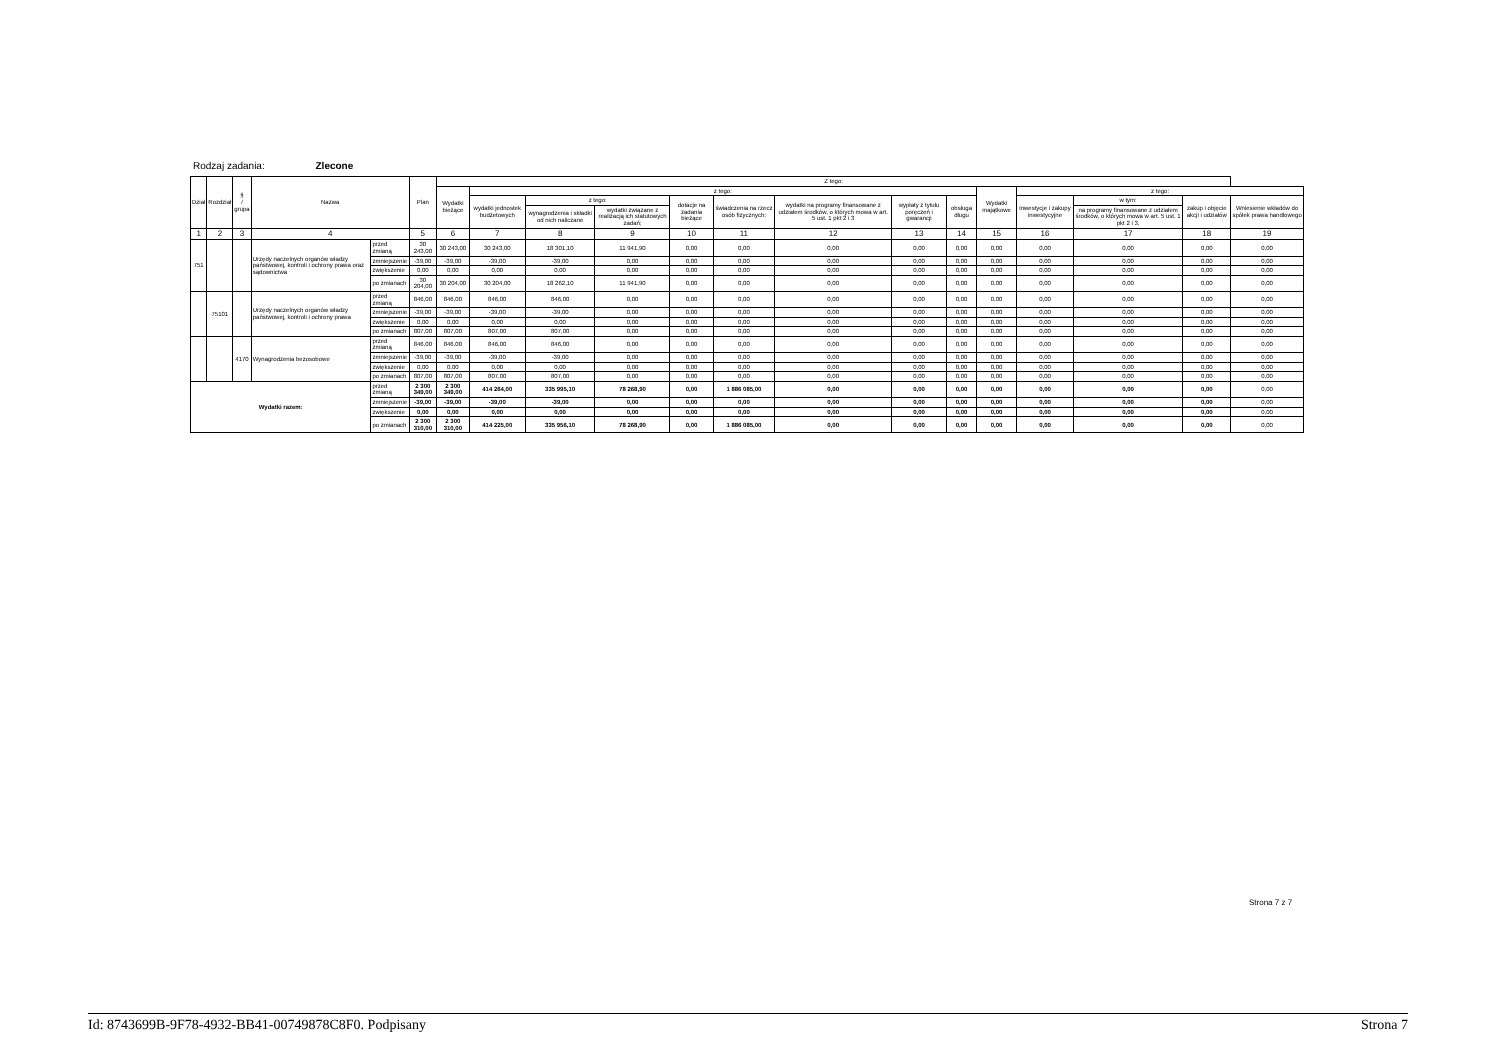Rodzaj zadania: Zlecone
| Dział | Rozdział | § / grupa | Nazwa | | Plan | Z tego: | | | | | | | | | | | | | |
| --- | --- | --- | --- | --- | --- | --- | --- | --- | --- | --- | --- | --- | --- | --- | --- | --- | --- | --- | --- |
| | | | | | | Wydatki bieżące | z tego: | | | | | | | | Wydatki majątkowe | z tego: | | | |
| | | | | | | | wydatki jednostek budżetowych | z tego: | | dotacje na zadania bieżące | świadczenia na rzecz osób fizycznych; | wydatki na programy finansowane z udziałem środków, o których mowa w art. 5 ust. 1 pkt 2 i 3 | wypłaty z tytułu poręczeń i gwarancji | obsługa długu | | inwestycje i zakupy inwestycyjne | w tym: | zakup i objęcie akcji i udziałów | Wniesienie wkładów do spółek prawa handlowego |
| | | | | | | | | wynagrodzenia i składki od nich naliczane | wydatki związane z realizacją ich statutowych zadań; | | | | | | | | na programy finansowane z udziałem środków, o których mowa w art. 5 ust. 1 pkt 2 i 3, | | |
| 1 | 2 | 3 | 4 | | 5 | 6 | 7 | 8 | 9 | 10 | 11 | 12 | 13 | 14 | 15 | 16 | 17 | 18 | 19 |
| 751 | | | Urzędy naczelnych organów władzy państwowej, kontroli i ochrony prawa oraz sądownictwa | przed zmianą | 30 243,00 | 30 243,00 | 30 243,00 | 18 301,10 | 11 941,90 | 0,00 | 0,00 | 0,00 | 0,00 | 0,00 | 0,00 | 0,00 | 0,00 | 0,00 | 0,00 |
| | | | | zmniejszenie | -39,00 | -39,00 | -39,00 | -39,00 | 0,00 | 0,00 | 0,00 | 0,00 | 0,00 | 0,00 | 0,00 | 0,00 | 0,00 | 0,00 | 0,00 |
| | | | | zwiększenie | 0,00 | 0,00 | 0,00 | 0,00 | 0,00 | 0,00 | 0,00 | 0,00 | 0,00 | 0,00 | 0,00 | 0,00 | 0,00 | 0,00 | 0,00 |
| | | | | po zmianach | 30 204,00 | 30 204,00 | 30 204,00 | 18 262,10 | 11 941,90 | 0,00 | 0,00 | 0,00 | 0,00 | 0,00 | 0,00 | 0,00 | 0,00 | 0,00 | 0,00 |
| | 75101 | | Urzędy naczelnych organów władzy państwowej, kontroli i ochrony prawa | przed zmianą | 846,00 | 846,00 | 846,00 | 846,00 | 0,00 | 0,00 | 0,00 | 0,00 | 0,00 | 0,00 | 0,00 | 0,00 | 0,00 | 0,00 | 0,00 |
| | | | | zmniejszenie | -39,00 | -39,00 | -39,00 | -39,00 | 0,00 | 0,00 | 0,00 | 0,00 | 0,00 | 0,00 | 0,00 | 0,00 | 0,00 | 0,00 | 0,00 |
| | | | | zwiększenie | 0,00 | 0,00 | 0,00 | 0,00 | 0,00 | 0,00 | 0,00 | 0,00 | 0,00 | 0,00 | 0,00 | 0,00 | 0,00 | 0,00 | 0,00 |
| | | | | po zmianach | 807,00 | 807,00 | 807,00 | 807,00 | 0,00 | 0,00 | 0,00 | 0,00 | 0,00 | 0,00 | 0,00 | 0,00 | 0,00 | 0,00 | 0,00 |
| | | 4170 | Wynagrodzenia bezosobowe | przed zmianą | 846,00 | 846,00 | 846,00 | 846,00 | 0,00 | 0,00 | 0,00 | 0,00 | 0,00 | 0,00 | 0,00 | 0,00 | 0,00 | 0,00 | 0,00 |
| | | | | zmniejszenie | -39,00 | -39,00 | -39,00 | -39,00 | 0,00 | 0,00 | 0,00 | 0,00 | 0,00 | 0,00 | 0,00 | 0,00 | 0,00 | 0,00 | 0,00 |
| | | | | zwiększenie | 0,00 | 0,00 | 0,00 | 0,00 | 0,00 | 0,00 | 0,00 | 0,00 | 0,00 | 0,00 | 0,00 | 0,00 | 0,00 | 0,00 | 0,00 |
| | | | | po zmianach | 807,00 | 807,00 | 807,00 | 807,00 | 0,00 | 0,00 | 0,00 | 0,00 | 0,00 | 0,00 | 0,00 | 0,00 | 0,00 | 0,00 | 0,00 |
| Wydatki razem: | | | | przed zmianą | 2 300 349,00 | 2 300 349,00 | 414 264,00 | 335 995,10 | 78 268,90 | 0,00 | 1 886 085,00 | 0,00 | 0,00 | 0,00 | 0,00 | 0,00 | 0,00 | 0,00 | 0,00 |
| | | | | zmniejszenie | -39,00 | -39,00 | -39,00 | -39,00 | 0,00 | 0,00 | 0,00 | 0,00 | 0,00 | 0,00 | 0,00 | 0,00 | 0,00 | 0,00 | 0,00 |
| | | | | zwiększenie | 0,00 | 0,00 | 0,00 | 0,00 | 0,00 | 0,00 | 0,00 | 0,00 | 0,00 | 0,00 | 0,00 | 0,00 | 0,00 | 0,00 | 0,00 |
| | | | | po zmianach | 2 300 310,00 | 2 300 310,00 | 414 225,00 | 335 956,10 | 78 268,90 | 0,00 | 1 886 085,00 | 0,00 | 0,00 | 0,00 | 0,00 | 0,00 | 0,00 | 0,00 | 0,00 |
Strona 7 z 7
Id: 8743699B-9F78-4932-BB41-00749878C8F0. Podpisany Strona 7